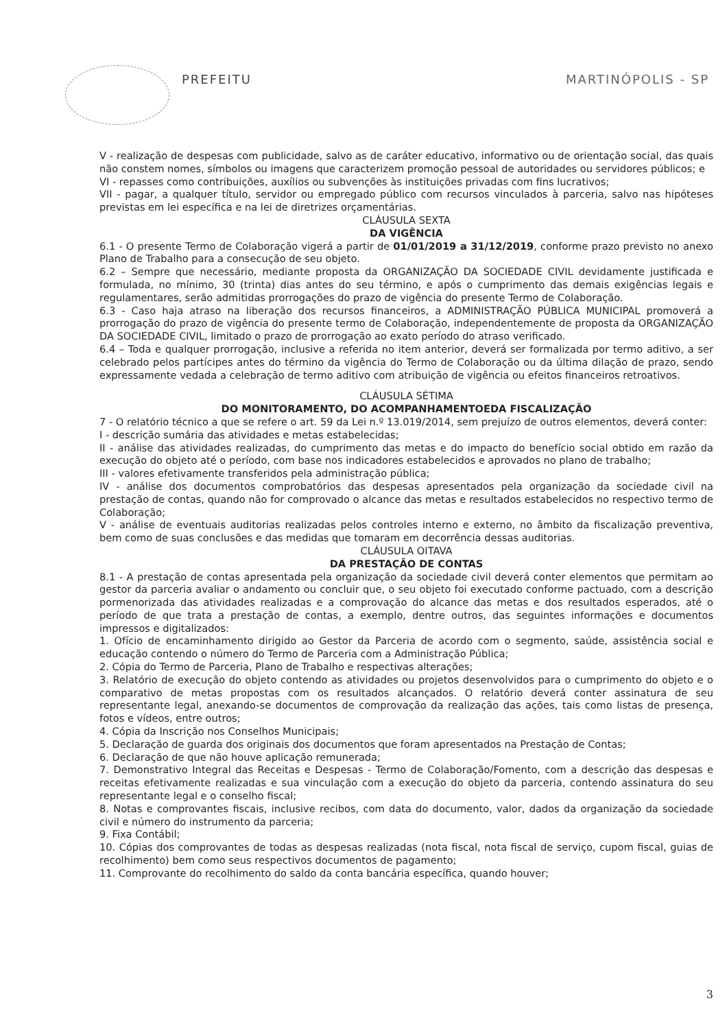PREFEITU MARTINÓPOLIS - SP
V - realização de despesas com publicidade, salvo as de caráter educativo, informativo ou de orientação social, das quais não constem nomes, símbolos ou imagens que caracterizem promoção pessoal de autoridades ou servidores públicos; e
VI - repasses como contribuições, auxílios ou subvenções às instituições privadas com fins lucrativos;
VII - pagar, a qualquer título, servidor ou empregado público com recursos vinculados à parceria, salvo nas hipóteses previstas em lei específica e na lei de diretrizes orçamentárias.
CLÁUSULA SEXTA
DA VIGÊNCIA
6.1 - O presente Termo de Colaboração vigerá a partir de 01/01/2019 a 31/12/2019, conforme prazo previsto no anexo Plano de Trabalho para a consecução de seu objeto.
6.2 – Sempre que necessário, mediante proposta da ORGANIZAÇÃO DA SOCIEDADE CIVIL devidamente justificada e formulada, no mínimo, 30 (trinta) dias antes do seu término, e após o cumprimento das demais exigências legais e regulamentares, serão admitidas prorrogações do prazo de vigência do presente Termo de Colaboração.
6.3 - Caso haja atraso na liberação dos recursos financeiros, a ADMINISTRAÇÃO PÚBLICA MUNICIPAL promoverá a prorrogação do prazo de vigência do presente termo de Colaboração, independentemente de proposta da ORGANIZAÇÃO DA SOCIEDADE CIVIL, limitado o prazo de prorrogação ao exato período do atraso verificado.
6.4 – Toda e qualquer prorrogação, inclusive a referida no item anterior, deverá ser formalizada por termo aditivo, a ser celebrado pelos partícipes antes do término da vigência do Termo de Colaboração ou da última dilação de prazo, sendo expressamente vedada a celebração de termo aditivo com atribuição de vigência ou efeitos financeiros retroativos.
CLÁUSULA SÉTIMA
DO MONITORAMENTO, DO ACOMPANHAMENTOEDA FISCALIZAÇÃO
7 - O relatório técnico a que se refere o art. 59 da Lei n.º 13.019/2014, sem prejuízo de outros elementos, deverá conter:
I - descrição sumária das atividades e metas estabelecidas;
II - análise das atividades realizadas, do cumprimento das metas e do impacto do benefício social obtido em razão da execução do objeto até o período, com base nos indicadores estabelecidos e aprovados no plano de trabalho;
III - valores efetivamente transferidos pela administração pública;
IV - análise dos documentos comprobatórios das despesas apresentados pela organização da sociedade civil na prestação de contas, quando não for comprovado o alcance das metas e resultados estabelecidos no respectivo termo de Colaboração;
V - análise de eventuais auditorias realizadas pelos controles interno e externo, no âmbito da fiscalização preventiva, bem como de suas conclusões e das medidas que tomaram em decorrência dessas auditorias.
CLÁUSULA OITAVA
DA PRESTAÇÃO DE CONTAS
8.1 - A prestação de contas apresentada pela organização da sociedade civil deverá conter elementos que permitam ao gestor da parceria avaliar o andamento ou concluir que, o seu objeto foi executado conforme pactuado, com a descrição pormenorizada das atividades realizadas e a comprovação do alcance das metas e dos resultados esperados, até o período de que trata a prestação de contas, a exemplo, dentre outros, das seguintes informações e documentos impressos e digitalizados:
1. Ofício de encaminhamento dirigido ao Gestor da Parceria de acordo com o segmento, saúde, assistência social e educação contendo o número do Termo de Parceria com a Administração Pública;
2. Cópia do Termo de Parceria, Plano de Trabalho e respectivas alterações;
3. Relatório de execução do objeto contendo as atividades ou projetos desenvolvidos para o cumprimento do objeto e o comparativo de metas propostas com os resultados alcançados. O relatório deverá conter assinatura de seu representante legal, anexando-se documentos de comprovação da realização das ações, tais como listas de presença, fotos e vídeos, entre outros;
4. Cópia da Inscrição nos Conselhos Municipais;
5. Declaração de guarda dos originais dos documentos que foram apresentados na Prestação de Contas;
6. Declaração de que não houve aplicação remunerada;
7. Demonstrativo Integral das Receitas e Despesas - Termo de Colaboração/Fomento, com a descrição das despesas e receitas efetivamente realizadas e sua vinculação com a execução do objeto da parceria, contendo assinatura do seu representante legal e o conselho fiscal;
8. Notas e comprovantes fiscais, inclusive recibos, com data do documento, valor, dados da organização da sociedade civil e número do instrumento da parceria;
9. Fixa Contábil;
10. Cópias dos comprovantes de todas as despesas realizadas (nota fiscal, nota fiscal de serviço, cupom fiscal, guias de recolhimento) bem como seus respectivos documentos de pagamento;
11. Comprovante do recolhimento do saldo da conta bancária específica, quando houver;
3